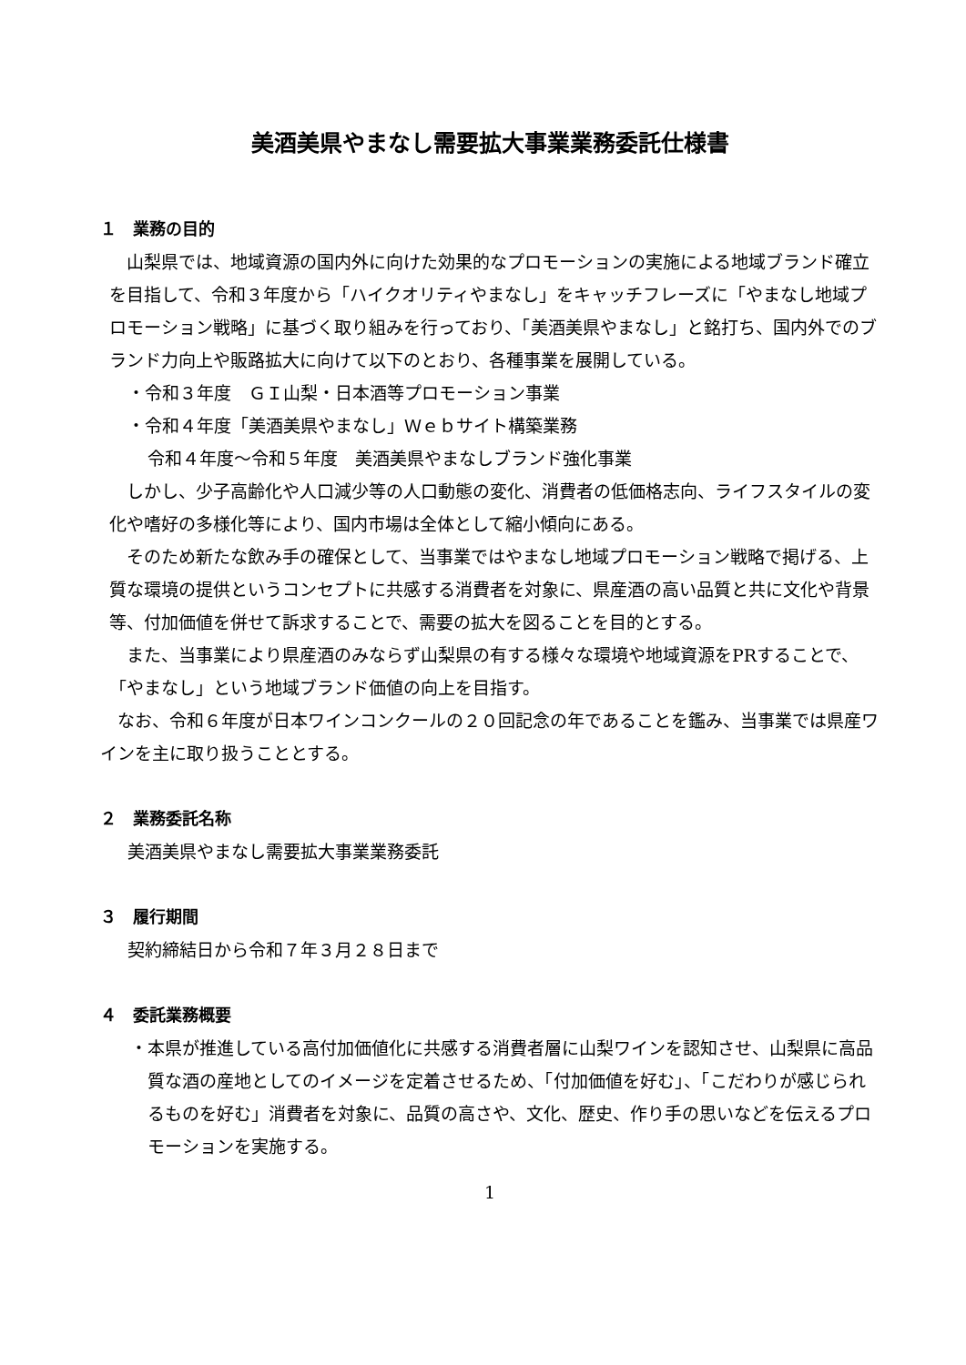美酒美県やまなし需要拡大事業業務委託仕様書
１　業務の目的
山梨県では、地域資源の国内外に向けた効果的なプロモーションの実施による地域ブランド確立を目指して、令和３年度から「ハイクオリティやまなし」をキャッチフレーズに「やまなし地域プロモーション戦略」に基づく取り組みを行っており、「美酒美県やまなし」と銘打ち、国内外でのブランド力向上や販路拡大に向けて以下のとおり、各種事業を展開している。
・令和３年度　ＧＩ山梨・日本酒等プロモーション事業
・令和４年度「美酒美県やまなし」Ｗｅｂサイト構築業務
令和４年度～令和５年度　美酒美県やまなしブランド強化事業
しかし、少子高齢化や人口減少等の人口動態の変化、消費者の低価格志向、ライフスタイルの変化や嗜好の多様化等により、国内市場は全体として縮小傾向にある。
そのため新たな飲み手の確保として、当事業ではやまなし地域プロモーション戦略で掲げる、上質な環境の提供というコンセプトに共感する消費者を対象に、県産酒の高い品質と共に文化や背景等、付加価値を併せて訴求することで、需要の拡大を図ることを目的とする。
また、当事業により県産酒のみならず山梨県の有する様々な環境や地域資源をPRすることで、「やまなし」という地域ブランド価値の向上を目指す。
なお、令和６年度が日本ワインコンクールの２０回記念の年であることを鑑み、当事業では県産ワインを主に取り扱うこととする。
２　業務委託名称
美酒美県やまなし需要拡大事業業務委託
３　履行期間
契約締結日から令和７年３月２８日まで
４　委託業務概要
・本県が推進している高付加価値化に共感する消費者層に山梨ワインを認知させ、山梨県に高品質な酒の産地としてのイメージを定着させるため、「付加価値を好む」、「こだわりが感じられるものを好む」消費者を対象に、品質の高さや、文化、歴史、作り手の思いなどを伝えるプロモーションを実施する。
1